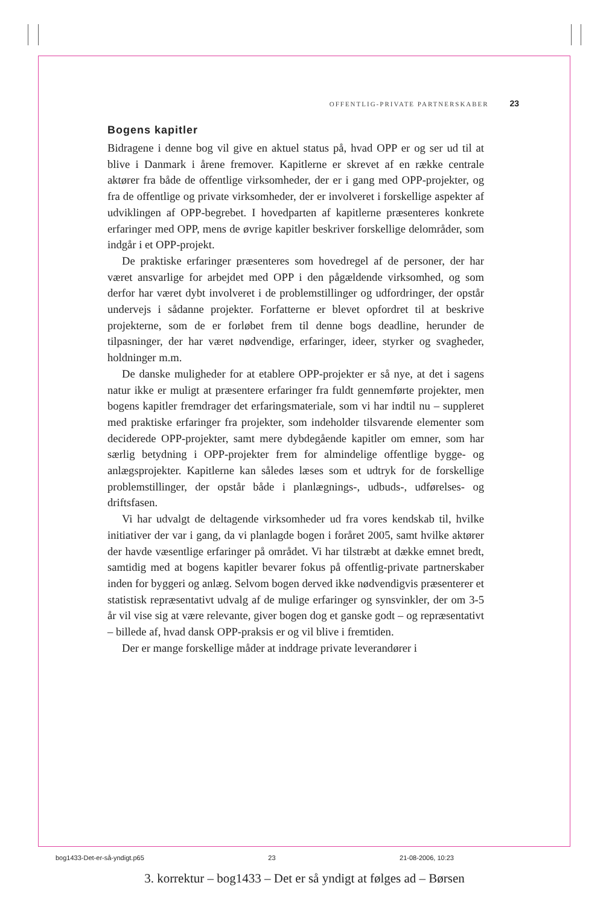OFFENTLIG-PRIVATE PARTNERSKABER 23
Bogens kapitler
Bidragene i denne bog vil give en aktuel status på, hvad OPP er og ser ud til at blive i Danmark i årene fremover. Kapitlerne er skrevet af en række centrale aktører fra både de offentlige virksomheder, der er i gang med OPP-projekter, og fra de offentlige og private virksomheder, der er involveret i forskellige aspekter af udviklingen af OPP-begrebet. I hovedparten af kapitlerne præsenteres konkrete erfaringer med OPP, mens de øvrige kapitler beskriver forskellige delområder, som indgår i et OPP-projekt.
De praktiske erfaringer præsenteres som hovedregel af de personer, der har været ansvarlige for arbejdet med OPP i den pågældende virksomhed, og som derfor har været dybt involveret i de problemstillinger og udfordringer, der opstår undervejs i sådanne projekter. Forfatterne er blevet opfordret til at beskrive projekterne, som de er forløbet frem til denne bogs deadline, herunder de tilpasninger, der har været nødvendige, erfaringer, ideer, styrker og svagheder, holdninger m.m.
De danske muligheder for at etablere OPP-projekter er så nye, at det i sagens natur ikke er muligt at præsentere erfaringer fra fuldt gennemførte projekter, men bogens kapitler fremdrager det erfaringsmateriale, som vi har indtil nu – suppleret med praktiske erfaringer fra projekter, som indeholder tilsvarende elementer som deciderede OPP-projekter, samt mere dybdegående kapitler om emner, som har særlig betydning i OPP-projekter frem for almindelige offentlige bygge- og anlægsprojekter. Kapitlerne kan således læses som et udtryk for de forskellige problemstillinger, der opstår både i planlægnings-, udbuds-, udførelses- og driftsfasen.
Vi har udvalgt de deltagende virksomheder ud fra vores kendskab til, hvilke initiativer der var i gang, da vi planlagde bogen i foråret 2005, samt hvilke aktører der havde væsentlige erfaringer på området. Vi har tilstræbt at dække emnet bredt, samtidig med at bogens kapitler bevarer fokus på offentlig-private partnerskaber inden for byggeri og anlæg. Selvom bogen derved ikke nødvendigvis præsenterer et statistisk repræsentativt udvalg af de mulige erfaringer og synsvinkler, der om 3-5 år vil vise sig at være relevante, giver bogen dog et ganske godt – og repræsentativt – billede af, hvad dansk OPP-praksis er og vil blive i fremtiden.
Der er mange forskellige måder at inddrage private leverandører i
bog1433-Det-er-så-yndigt.p65 23 21-08-2006, 10:23
3. korrektur – bog1433 – Det er så yndigt at følges ad – Børsen